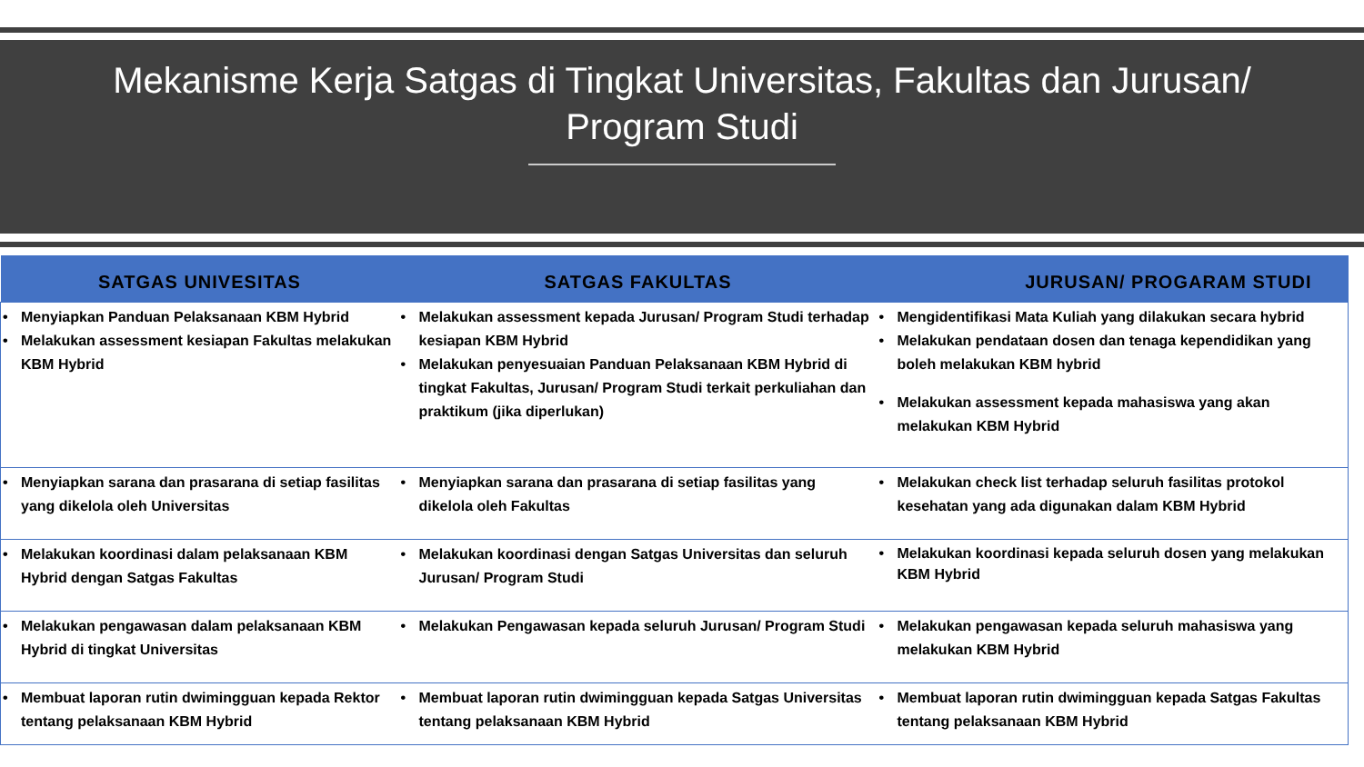Mekanisme Kerja Satgas di Tingkat Universitas, Fakultas dan Jurusan/
Program Studi
| SATGAS UNIVESITAS | SATGAS FAKULTAS | JURUSAN/ PROGARAM STUDI |
| --- | --- | --- |
| • Menyiapkan Panduan Pelaksanaan KBM Hybrid • Melakukan assessment kesiapan Fakultas melakukan KBM Hybrid | • Melakukan assessment kepada Jurusan/ Program Studi terhadap kesiapan KBM Hybrid • Melakukan penyesuaian Panduan Pelaksanaan KBM Hybrid di tingkat Fakultas, Jurusan/ Program Studi terkait perkuliahan dan praktikum (jika diperlukan) | • Mengidentifikasi Mata Kuliah yang dilakukan secara hybrid • Melakukan pendataan dosen dan tenaga kependidikan yang boleh melakukan KBM hybrid • Melakukan assessment kepada mahasiswa yang akan melakukan KBM Hybrid |
| • Menyiapkan sarana dan prasarana di setiap fasilitas yang dikelola oleh Universitas | • Menyiapkan sarana dan prasarana di setiap fasilitas yang dikelola oleh Fakultas | • Melakukan check list terhadap seluruh fasilitas protokol kesehatan yang ada digunakan dalam KBM Hybrid |
| • Melakukan koordinasi dalam pelaksanaan KBM Hybrid dengan Satgas Fakultas | • Melakukan koordinasi dengan Satgas Universitas dan seluruh Jurusan/ Program Studi | • Melakukan koordinasi kepada seluruh dosen yang melakukan KBM Hybrid |
| • Melakukan pengawasan dalam pelaksanaan KBM Hybrid di tingkat Universitas | • Melakukan Pengawasan kepada seluruh Jurusan/ Program Studi | • Melakukan pengawasan kepada seluruh mahasiswa yang melakukan KBM Hybrid |
| • Membuat laporan rutin dwimingguan kepada Rektor tentang pelaksanaan KBM Hybrid | • Membuat laporan rutin dwimingguan kepada Satgas Universitas tentang pelaksanaan KBM Hybrid | • Membuat laporan rutin dwimingguan kepada Satgas Fakultas tentang pelaksanaan KBM Hybrid |